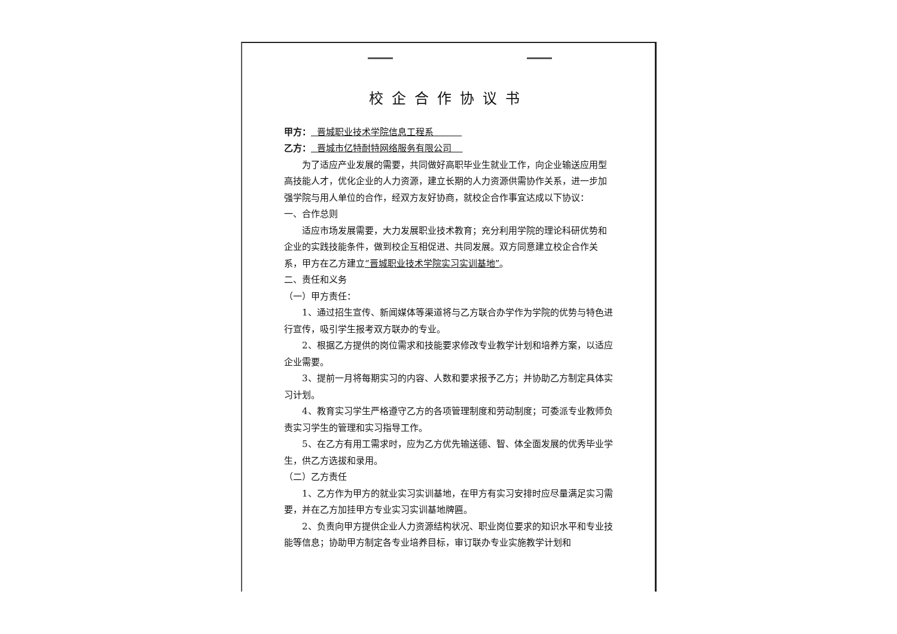校企合作协议书
甲方： 晋城职业技术学院信息工程系
乙方： 晋城市亿特耐特网络服务有限公司
为了适应产业发展的需要，共同做好高职毕业生就业工作，向企业输送应用型高技能人才，优化企业的人力资源，建立长期的人力资源供需协作关系，进一步加强学院与用人单位的合作，经双方友好协商，就校企合作事宜达成以下协议：
一、合作总则
适应市场发展需要，大力发展职业技术教育；充分利用学院的理论科研优势和企业的实践技能条件，做到校企互相促进、共同发展。双方同意建立校企合作关系，甲方在乙方建立“晋城职业技术学院实习实训基地”。
二、责任和义务
（一）甲方责任：
1、通过招生宣传、新闻媒体等渠道将与乙方联合办学作为学院的优势与特色进行宣传，吸引学生报考双方联办的专业。
2、根据乙方提供的岗位需求和技能要求修改专业教学计划和培养方案，以适应企业需要。
3、提前一月将每期实习的内容、人数和要求报予乙方；并协助乙方制定具体实习计划。
4、教育实习学生严格遵守乙方的各项管理制度和劳动制度；可委派专业教师负责实习学生的管理和实习指导工作。
5、在乙方有用工需求时，应为乙方优先输送德、智、体全面发展的优秀毕业学生，供乙方选拔和录用。
（二）乙方责任
1、乙方作为甲方的就业实习实训基地，在甲方有实习安排时应尽量满足实习需要，并在乙方加挂甲方专业实习实训基地牌匾。
2、负责向甲方提供企业人力资源结构状况、职业岗位要求的知识水平和专业技能等信息；协助甲方制定各专业培养目标，审订联办专业实施教学计划和